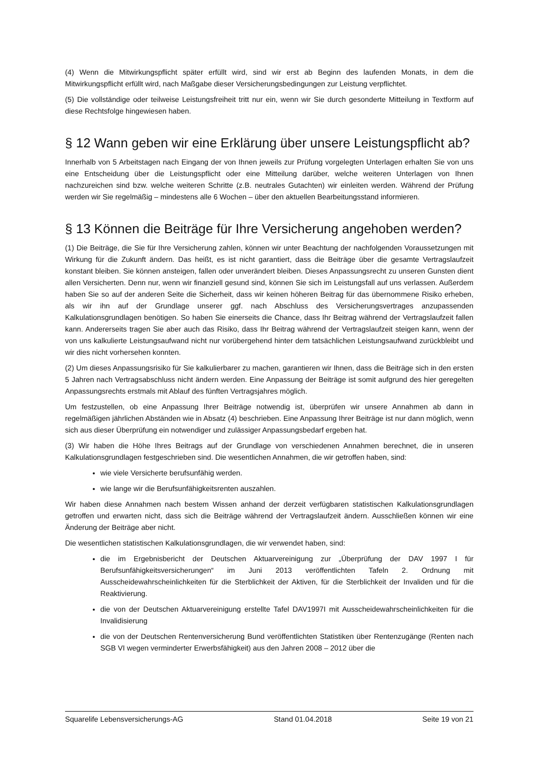(4) Wenn die Mitwirkungspflicht später erfüllt wird, sind wir erst ab Beginn des laufenden Monats, in dem die Mitwirkungspflicht erfüllt wird, nach Maßgabe dieser Versicherungsbedingungen zur Leistung verpflichtet.
(5) Die vollständige oder teilweise Leistungsfreiheit tritt nur ein, wenn wir Sie durch gesonderte Mitteilung in Textform auf diese Rechtsfolge hingewiesen haben.
§ 12 Wann geben wir eine Erklärung über unsere Leistungspflicht ab?
Innerhalb von 5 Arbeitstagen nach Eingang der von Ihnen jeweils zur Prüfung vorgelegten Unterlagen erhalten Sie von uns eine Entscheidung über die Leistungspflicht oder eine Mitteilung darüber, welche weiteren Unterlagen von Ihnen nachzureichen sind bzw. welche weiteren Schritte (z.B. neutrales Gutachten) wir einleiten werden. Während der Prüfung werden wir Sie regelmäßig – mindestens alle 6 Wochen – über den aktuellen Bearbeitungsstand informieren.
§ 13 Können die Beiträge für Ihre Versicherung angehoben werden?
(1) Die Beiträge, die Sie für Ihre Versicherung zahlen, können wir unter Beachtung der nachfolgenden Voraussetzungen mit Wirkung für die Zukunft ändern. Das heißt, es ist nicht garantiert, dass die Beiträge über die gesamte Vertragslaufzeit konstant bleiben. Sie können ansteigen, fallen oder unverändert bleiben. Dieses Anpassungsrecht zu unseren Gunsten dient allen Versicherten. Denn nur, wenn wir finanziell gesund sind, können Sie sich im Leistungsfall auf uns verlassen. Außerdem haben Sie so auf der anderen Seite die Sicherheit, dass wir keinen höheren Beitrag für das übernommene Risiko erheben, als wir ihn auf der Grundlage unserer ggf. nach Abschluss des Versicherungsvertrages anzupassenden Kalkulationsgrundlagen benötigen. So haben Sie einerseits die Chance, dass Ihr Beitrag während der Vertragslaufzeit fallen kann. Andererseits tragen Sie aber auch das Risiko, dass Ihr Beitrag während der Vertragslaufzeit steigen kann, wenn der von uns kalkulierte Leistungsaufwand nicht nur vorübergehend hinter dem tatsächlichen Leistungsaufwand zurückbleibt und wir dies nicht vorhersehen konnten.
(2) Um dieses Anpassungsrisiko für Sie kalkulierbarer zu machen, garantieren wir Ihnen, dass die Beiträge sich in den ersten 5 Jahren nach Vertragsabschluss nicht ändern werden. Eine Anpassung der Beiträge ist somit aufgrund des hier geregelten Anpassungsrechts erstmals mit Ablauf des fünften Vertragsjahres möglich.
Um festzustellen, ob eine Anpassung Ihrer Beiträge notwendig ist, überprüfen wir unsere Annahmen ab dann in regelmäßigen jährlichen Abständen wie in Absatz (4) beschrieben. Eine Anpassung Ihrer Beiträge ist nur dann möglich, wenn sich aus dieser Überprüfung ein notwendiger und zulässiger Anpassungsbedarf ergeben hat.
(3) Wir haben die Höhe Ihres Beitrags auf der Grundlage von verschiedenen Annahmen berechnet, die in unseren Kalkulationsgrundlagen festgeschrieben sind. Die wesentlichen Annahmen, die wir getroffen haben, sind:
wie viele Versicherte berufsunfähig werden.
wie lange wir die Berufsunfähigkeitsrenten auszahlen.
Wir haben diese Annahmen nach bestem Wissen anhand der derzeit verfügbaren statistischen Kalkulationsgrundlagen getroffen und erwarten nicht, dass sich die Beiträge während der Vertragslaufzeit ändern. Ausschließen können wir eine Änderung der Beiträge aber nicht.
Die wesentlichen statistischen Kalkulationsgrundlagen, die wir verwendet haben, sind:
die im Ergebnisbericht der Deutschen Aktuarvereinigung zur „Überprüfung der DAV 1997 I für Berufsunfähigkeitsversicherungen“ im Juni 2013 veröffentlichten Tafeln 2. Ordnung mit Ausscheidewahrscheinlichkeiten für die Sterblichkeit der Aktiven, für die Sterblichkeit der Invaliden und für die Reaktivierung.
die von der Deutschen Aktuarvereinigung erstellte Tafel DAV1997I mit Ausscheidewahrscheinlichkeiten für die Invalidisierung
die von der Deutschen Rentenversicherung Bund veröffentlichten Statistiken über Rentenzugänge (Renten nach SGB VI wegen verminderter Erwerbsfähigkeit) aus den Jahren 2008 – 2012 über die
Squarelife Lebensversicherungs-AG Stand 01.04.2018 Seite 19 von 21